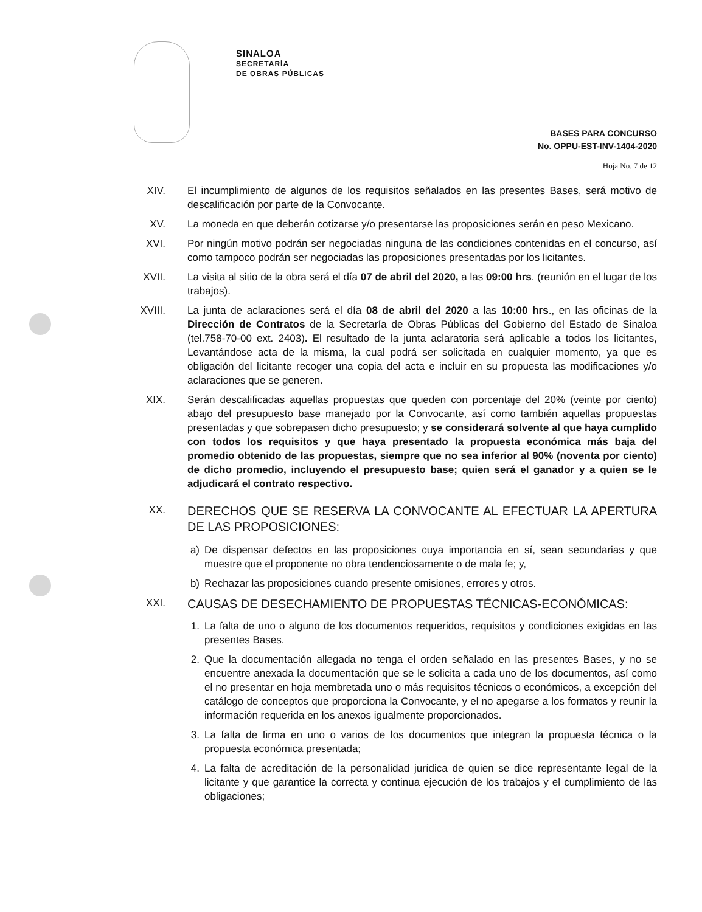SINALOA
SECRETARÍA
DE OBRAS PÚBLICAS
BASES PARA CONCURSO
No. OPPU-EST-INV-1404-2020
Hoja No. 7 de 12
XIV. El incumplimiento de algunos de los requisitos señalados en las presentes Bases, será motivo de descalificación por parte de la Convocante.
XV. La moneda en que deberán cotizarse y/o presentarse las proposiciones serán en peso Mexicano.
XVI. Por ningún motivo podrán ser negociadas ninguna de las condiciones contenidas en el concurso, así como tampoco podrán ser negociadas las proposiciones presentadas por los licitantes.
XVII. La visita al sitio de la obra será el día 07 de abril del 2020, a las 09:00 hrs. (reunión en el lugar de los trabajos).
XVIII.
La junta de aclaraciones será el día 08 de abril del 2020 a las 10:00 hrs., en las oficinas de la Dirección de Contratos de la Secretaría de Obras Públicas del Gobierno del Estado de Sinaloa (tel.758-70-00 ext. 2403). El resultado de la junta aclaratoria será aplicable a todos los licitantes, Levantándose acta de la misma, la cual podrá ser solicitada en cualquier momento, ya que es obligación del licitante recoger una copia del acta e incluir en su propuesta las modificaciones y/o aclaraciones que se generen.
XIX. Serán descalificadas aquellas propuestas que queden con porcentaje del 20% (veinte por ciento) abajo del presupuesto base manejado por la Convocante, así como también aquellas propuestas presentadas y que sobrepasen dicho presupuesto; y se considerará solvente al que haya cumplido con todos los requisitos y que haya presentado la propuesta económica más baja del promedio obtenido de las propuestas, siempre que no sea inferior al 90% (noventa por ciento) de dicho promedio, incluyendo el presupuesto base; quien será el ganador y a quien se le adjudicará el contrato respectivo.
XX.
DERECHOS QUE SE RESERVA LA CONVOCANTE AL EFECTUAR LA APERTURA DE LAS PROPOSICIONES:
a)
De dispensar defectos en las proposiciones cuya importancia en sí, sean secundarias y que muestre que el proponente no obra tendenciosamente o de mala fe; y,
b)
Rechazar las proposiciones cuando presente omisiones, errores y otros.
XXI.
CAUSAS DE DESECHAMIENTO DE PROPUESTAS TÉCNICAS-ECONÓMICAS:
1.
La falta de uno o alguno de los documentos requeridos, requisitos y condiciones exigidas en las presentes Bases.
2.
Que la documentación allegada no tenga el orden señalado en las presentes Bases, y no se encuentre anexada la documentación que se le solicita a cada uno de los documentos, así como el no presentar en hoja membretada uno o más requisitos técnicos o económicos, a excepción del catálogo de conceptos que proporciona la Convocante, y el no apegarse a los formatos y reunir la información requerida en los anexos igualmente proporcionados.
3.
La falta de firma en uno o varios de los documentos que integran la propuesta técnica o la propuesta económica presentada;
4.
La falta de acreditación de la personalidad jurídica de quien se dice representante legal de la licitante y que garantice la correcta y continua ejecución de los trabajos y el cumplimiento de las obligaciones;